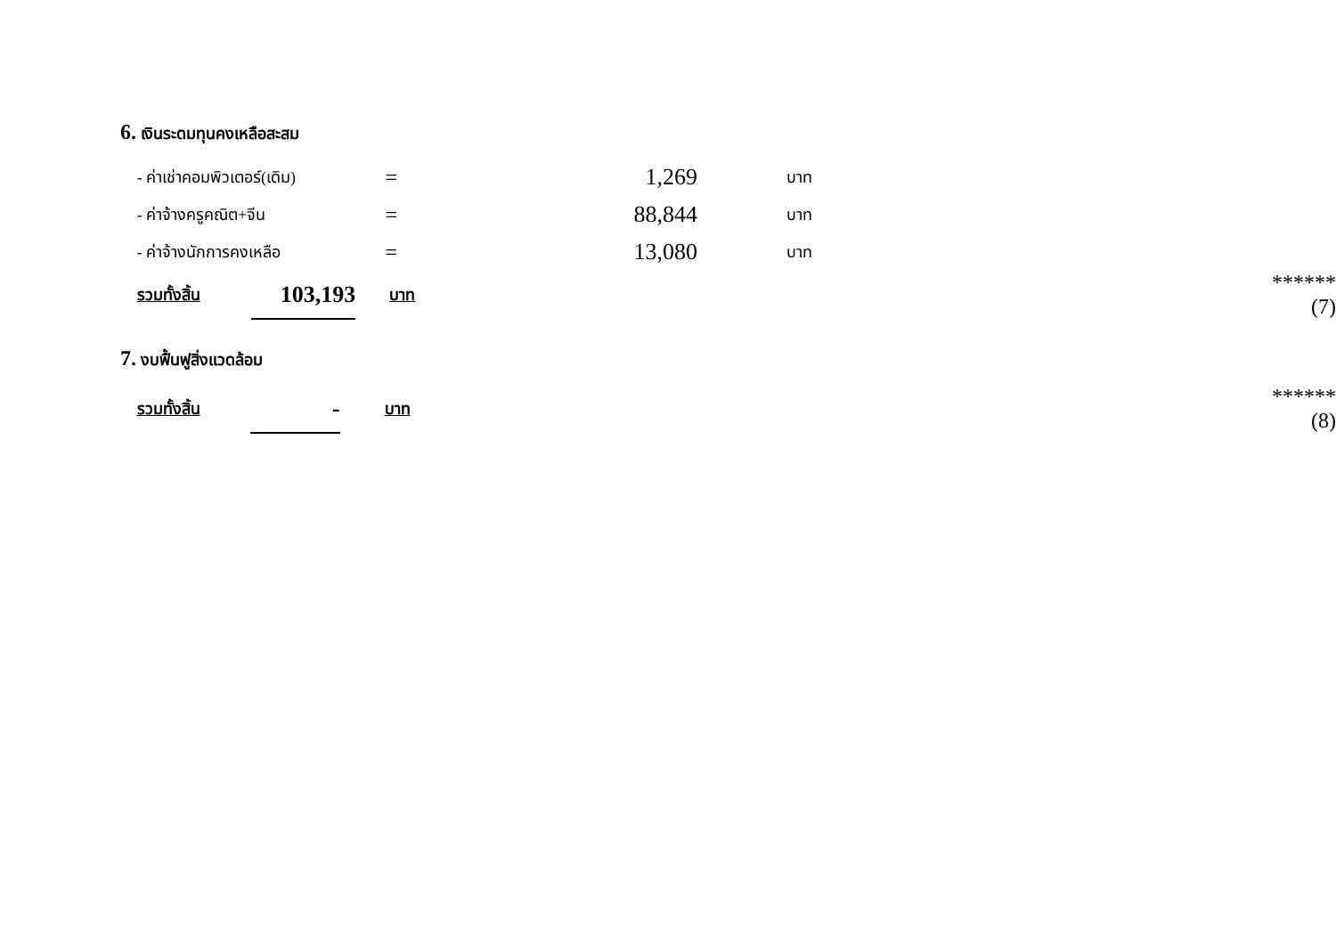6. เงินระดมทุนคงเหลือสะสม
| | - ค่าเช่าคอมพิวเตอร์(เดิม) | = | 1,269 | บาท | |
| | - ค่าจ้างครูคณิต+จีน | = | 88,844 | บาท | |
| | - ค่าจ้างนักการคงเหลือ | = | 13,080 | บาท | |
| | รวมทั้งสิ้น | 103,193 | บาท | ****** (7) |
7. งบฟื้นฟูสิ่งแวดล้อม
| | รวมทั้งสิ้น | - | บาท | ****** (8) |